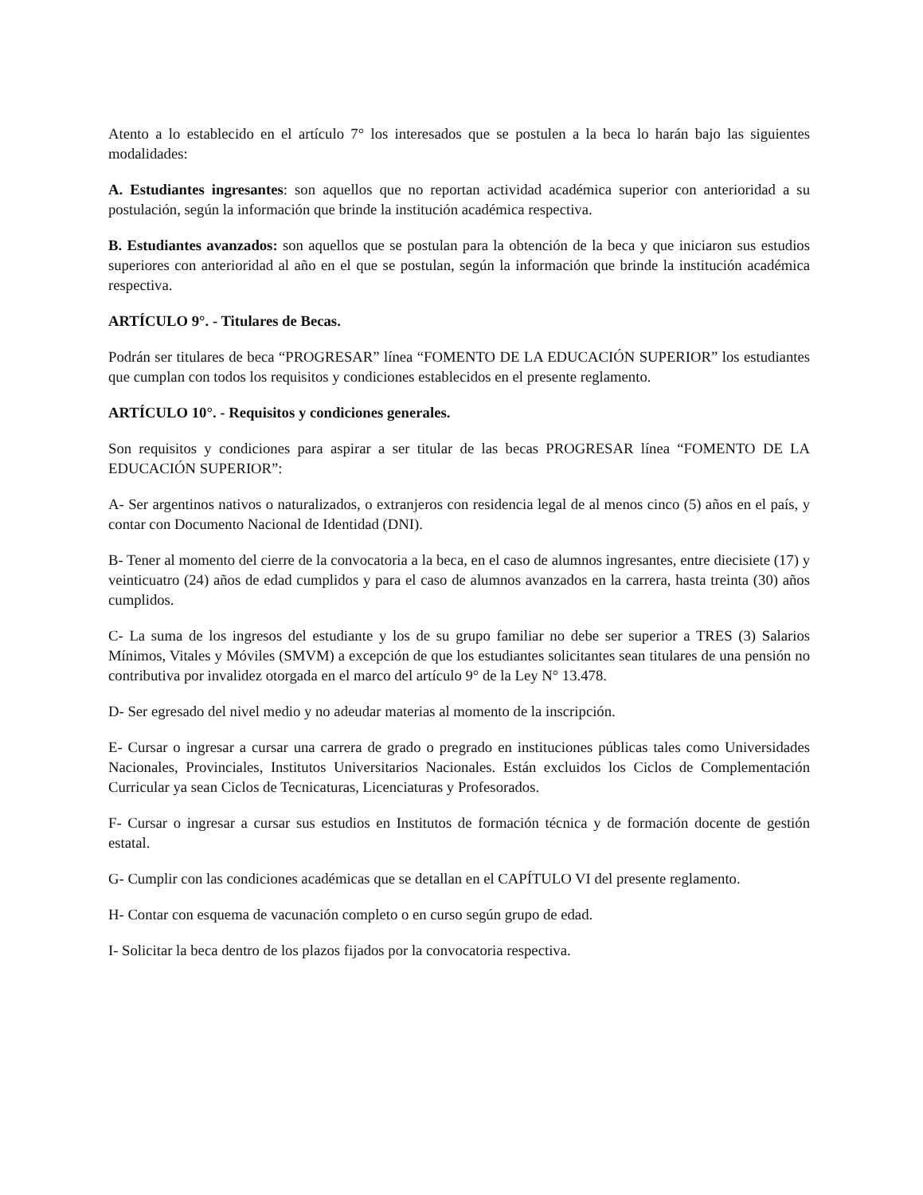Atento a lo establecido en el artículo 7° los interesados que se postulen a la beca lo harán bajo las siguientes modalidades:
A. Estudiantes ingresantes: son aquellos que no reportan actividad académica superior con anterioridad a su postulación, según la información que brinde la institución académica respectiva.
B. Estudiantes avanzados: son aquellos que se postulan para la obtención de la beca y que iniciaron sus estudios superiores con anterioridad al año en el que se postulan, según la información que brinde la institución académica respectiva.
ARTÍCULO 9°. - Titulares de Becas.
Podrán ser titulares de beca “PROGRESAR” línea “FOMENTO DE LA EDUCACIÓN SUPERIOR” los estudiantes que cumplan con todos los requisitos y condiciones establecidos en el presente reglamento.
ARTÍCULO 10°. - Requisitos y condiciones generales.
Son requisitos y condiciones para aspirar a ser titular de las becas PROGRESAR línea “FOMENTO DE LA EDUCACIÓN SUPERIOR”:
A- Ser argentinos nativos o naturalizados, o extranjeros con residencia legal de al menos cinco (5) años en el país, y contar con Documento Nacional de Identidad (DNI).
B- Tener al momento del cierre de la convocatoria a la beca, en el caso de alumnos ingresantes, entre diecisiete (17) y veinticuatro (24) años de edad cumplidos y para el caso de alumnos avanzados en la carrera, hasta treinta (30) años cumplidos.
C- La suma de los ingresos del estudiante y los de su grupo familiar no debe ser superior a TRES (3) Salarios Mínimos, Vitales y Móviles (SMVM) a excepción de que los estudiantes solicitantes sean titulares de una pensión no contributiva por invalidez otorgada en el marco del artículo 9° de la Ley N° 13.478.
D- Ser egresado del nivel medio y no adeudar materias al momento de la inscripción.
E- Cursar o ingresar a cursar una carrera de grado o pregrado en instituciones públicas tales como Universidades Nacionales, Provinciales, Institutos Universitarios Nacionales. Están excluidos los Ciclos de Complementación Curricular ya sean Ciclos de Tecnicaturas, Licenciaturas y Profesorados.
F- Cursar o ingresar a cursar sus estudios en Institutos de formación técnica y de formación docente de gestión estatal.
G- Cumplir con las condiciones académicas que se detallan en el CAPÍTULO VI del presente reglamento.
H- Contar con esquema de vacunación completo o en curso según grupo de edad.
I- Solicitar la beca dentro de los plazos fijados por la convocatoria respectiva.